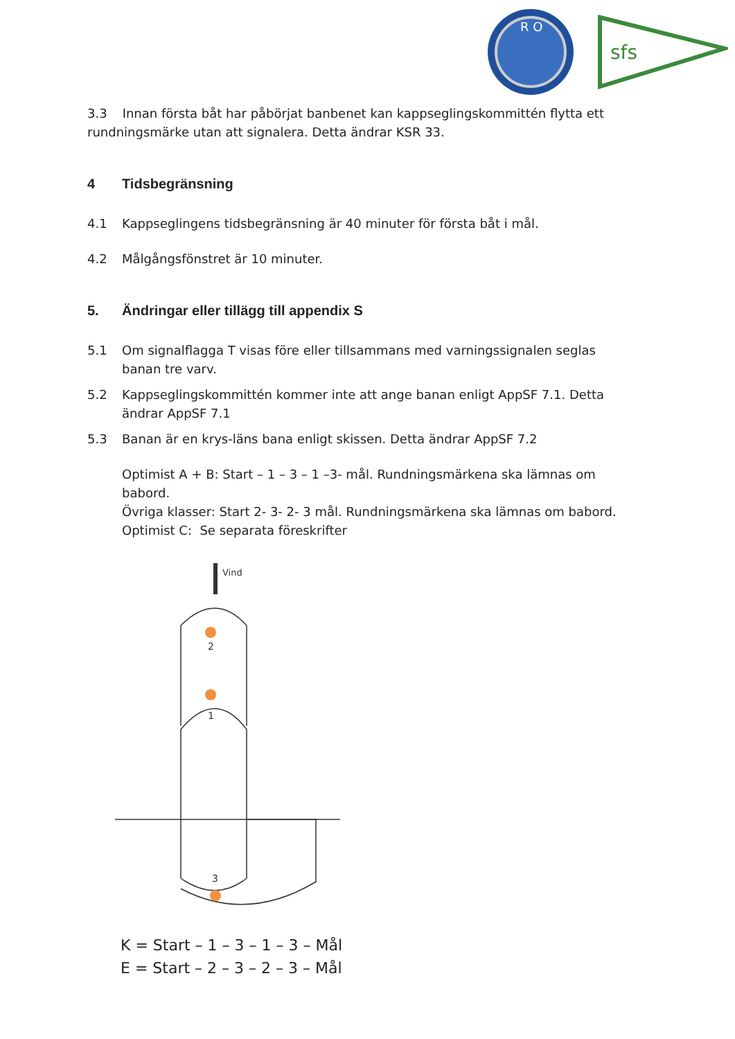R O
sfs
3.3 Innan första båt har påbörjat banbenet kan kappseglingskommittén flytta ett rundningsmärke utan att signalera. Detta ändrar KSR 33.
4 Tidsbegränsning
4.1 Kappseglingens tidsbegränsning är 40 minuter för första båt i mål.
4.2 Målgångsfönstret är 10 minuter.
5. Ändringar eller tillägg till appendix S
5.1 Om signalflagga T visas före eller tillsammans med varningssignalen seglas banan tre varv.
5.2 Kappseglingskommittén kommer inte att ange banan enligt AppSF 7.1. Detta ändrar AppSF 7.1
5.3 Banan är en krys-läns bana enligt skissen. Detta ändrar AppSF 7.2
Optimist A + B: Start – 1 – 3 – 1 –3- mål. Rundningsmärkena ska lämnas om babord.
Övriga klasser: Start 2- 3- 2- 3 mål. Rundningsmärkena ska lämnas om babord.
Optimist C: Se separata föreskrifter
Vind
2
1
3
K = Start – 1 – 3 – 1 – 3 – Mål
E = Start – 2 – 3 – 2 – 3 – Mål